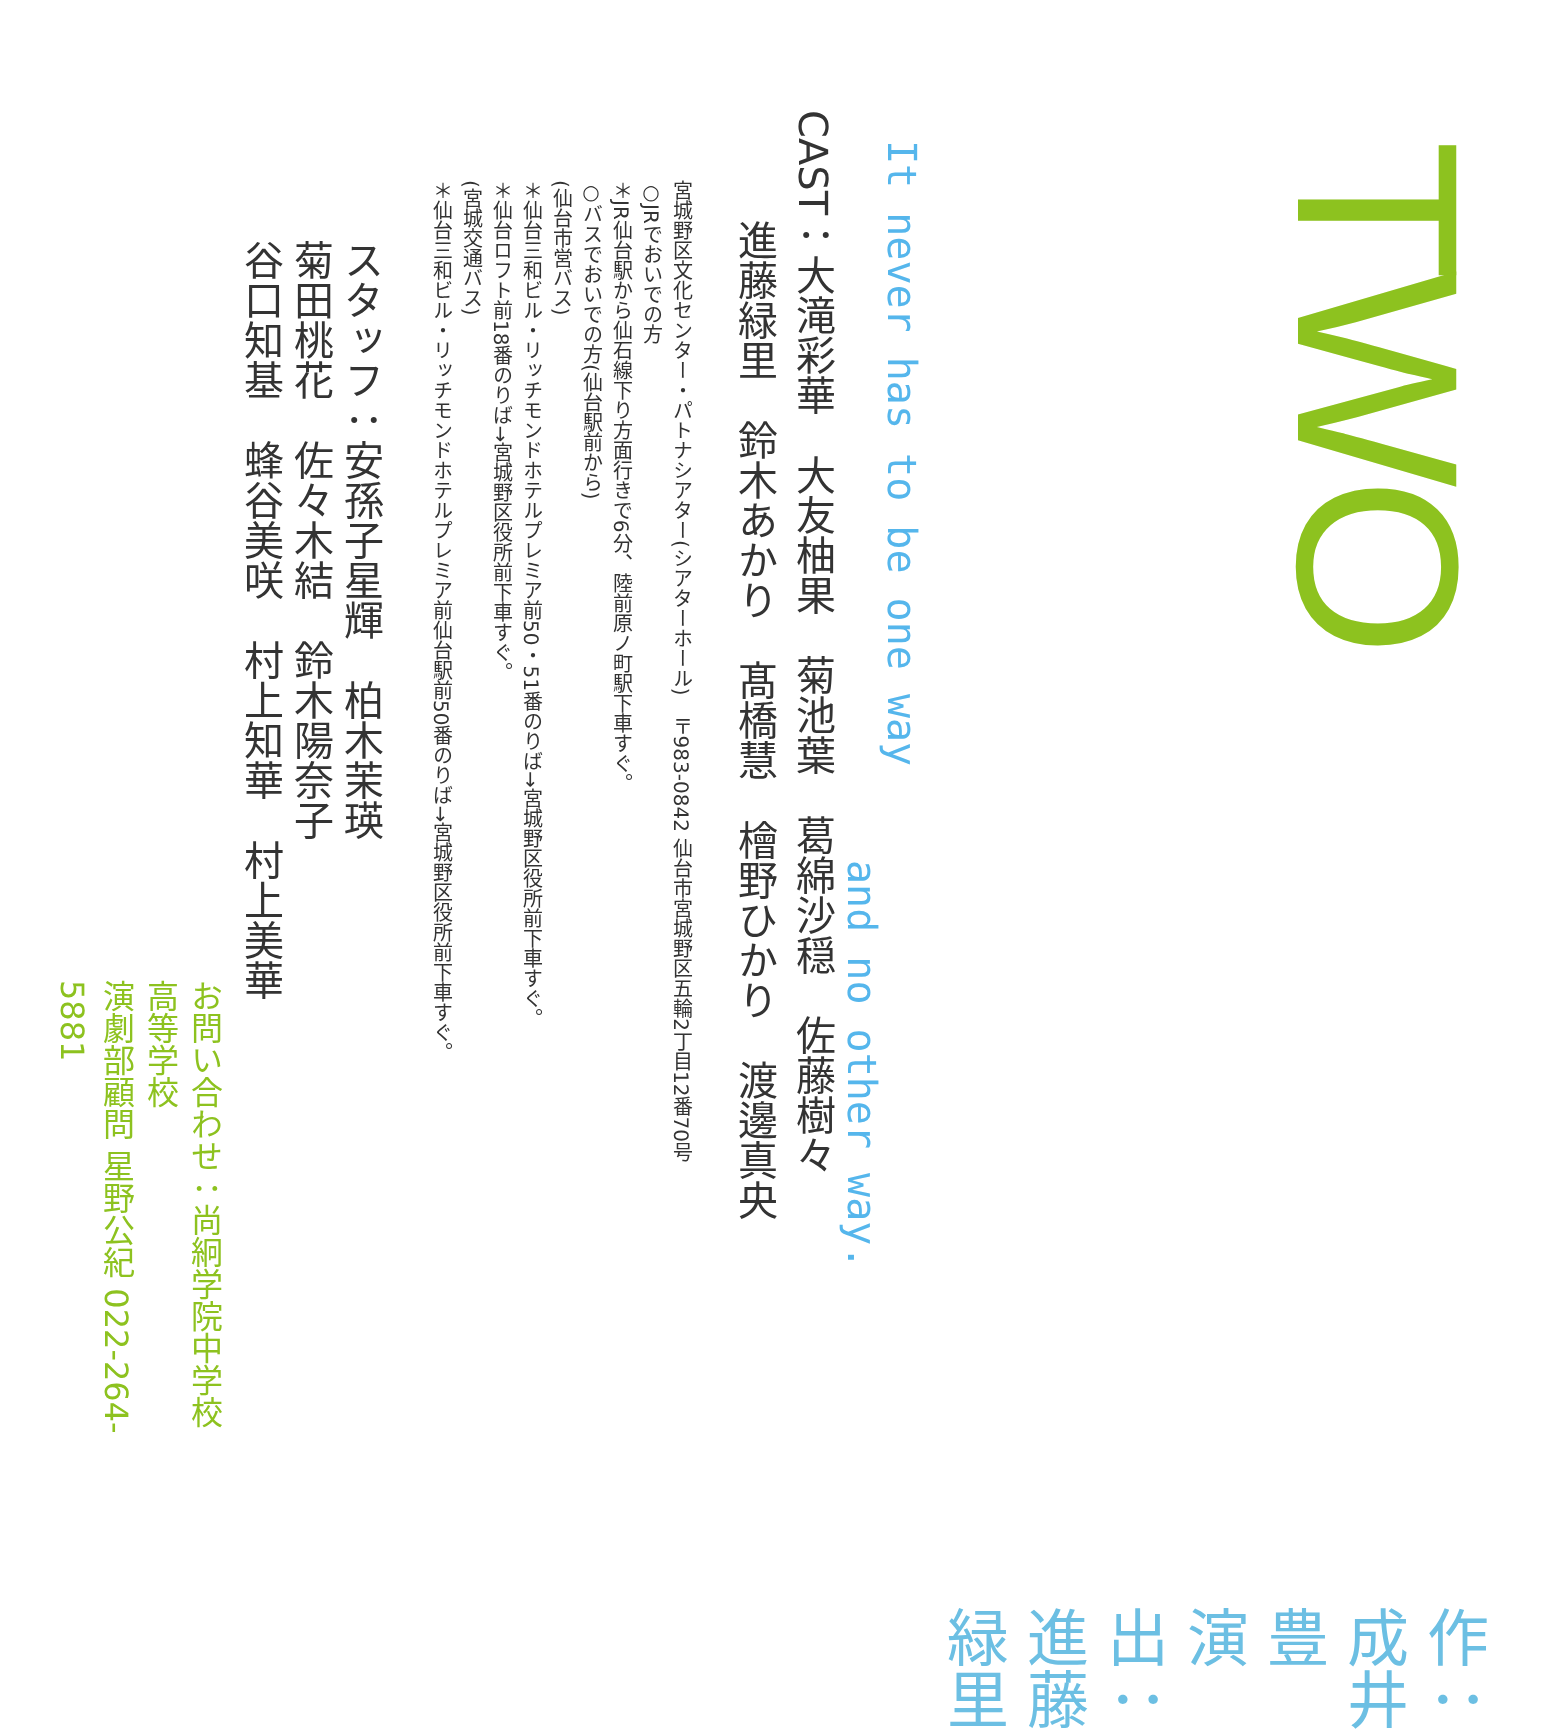TWO
作：成井豊
演出：進藤緑里
It never has to be one way
and no other way.
CAST：大滝彩華　大友柚果　菊池葉　葛綿沙穏　佐藤樹々
進藤緑里　鈴木あかり　髙橋慧　檜野ひかり　渡邊真央
宮城野区文化センター・パトナシアター(シアターホール)　〒983-0842 仙台市宮城野区五輪2丁目12番70号
○JRでおいでの方
＊JR仙台駅から仙石線下り方面行きで6分、陸前原ノ町駅下車すぐ。
○バスでおいでの方(仙台駅前から)
(仙台市営バス)
＊仙台三和ビル・リッチモンドホテルプレミア前50・51番のりば→宮城野区役所前下車すぐ。
＊仙台ロフト前18番のりば→宮城野区役所前下車すぐ。
(宮城交通バス)
＊仙台三和ビル・リッチモンドホテルプレミア前仙台駅前50番のりば→宮城野区役所前下車すぐ。
スタッフ：安孫子星輝　柏木茉瑛
菊田桃花　佐々木結　鈴木陽奈子
谷口知基　蜂谷美咲　村上知華　村上美華
お問い合わせ：尚絅学院中学校高等学校
演劇部顧問 星野公紀 022-264-5881